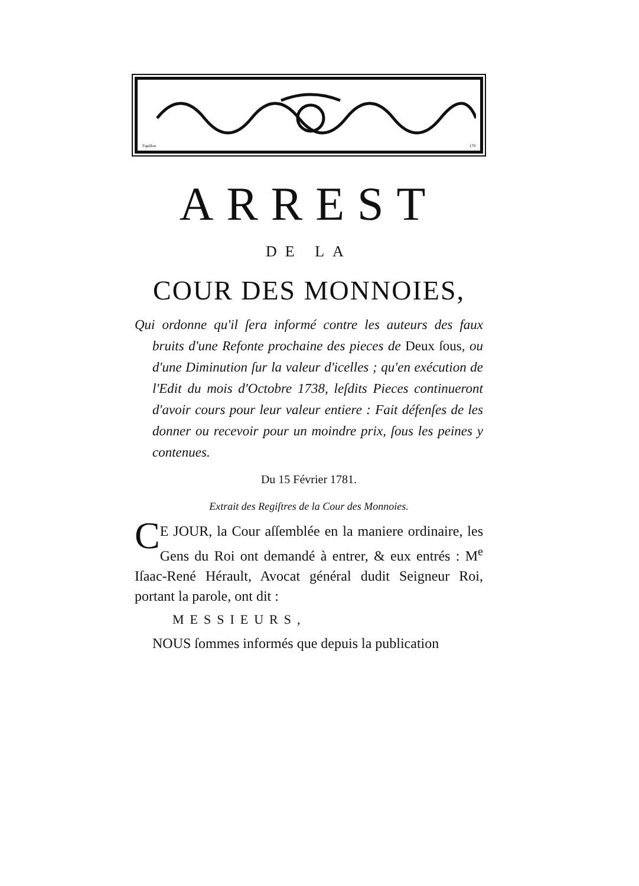Papillon 170
ARREST
DE LA
COUR DES MONNOIES,
Qui ordonne qu'il ſera informé contre les auteurs des faux bruits d'une Refonte prochaine des pieces de Deux ſous, ou d'une Diminution ſur la valeur d'icelles ; qu'en exécution de l'Edit du mois d'Octobre 1738, leſdits Pieces continueront d'avoir cours pour leur valeur entiere : Fait défenſes de les donner ou recevoir pour un moindre prix, ſous les peines y contenues.
Du 15 Février 1781.
Extrait des Regiſtres de la Cour des Monnoies.
CE JOUR, la Cour aſſemblée en la maniere ordinaire, les Gens du Roi ont demandé à entrer, & eux entrés : M<sup>e</sup> Iſaac-René Hérault, Avocat général dudit Seigneur Roi, portant la parole, ont dit :
MESSIEURS,
NOUS ſommes informés que depuis la publication